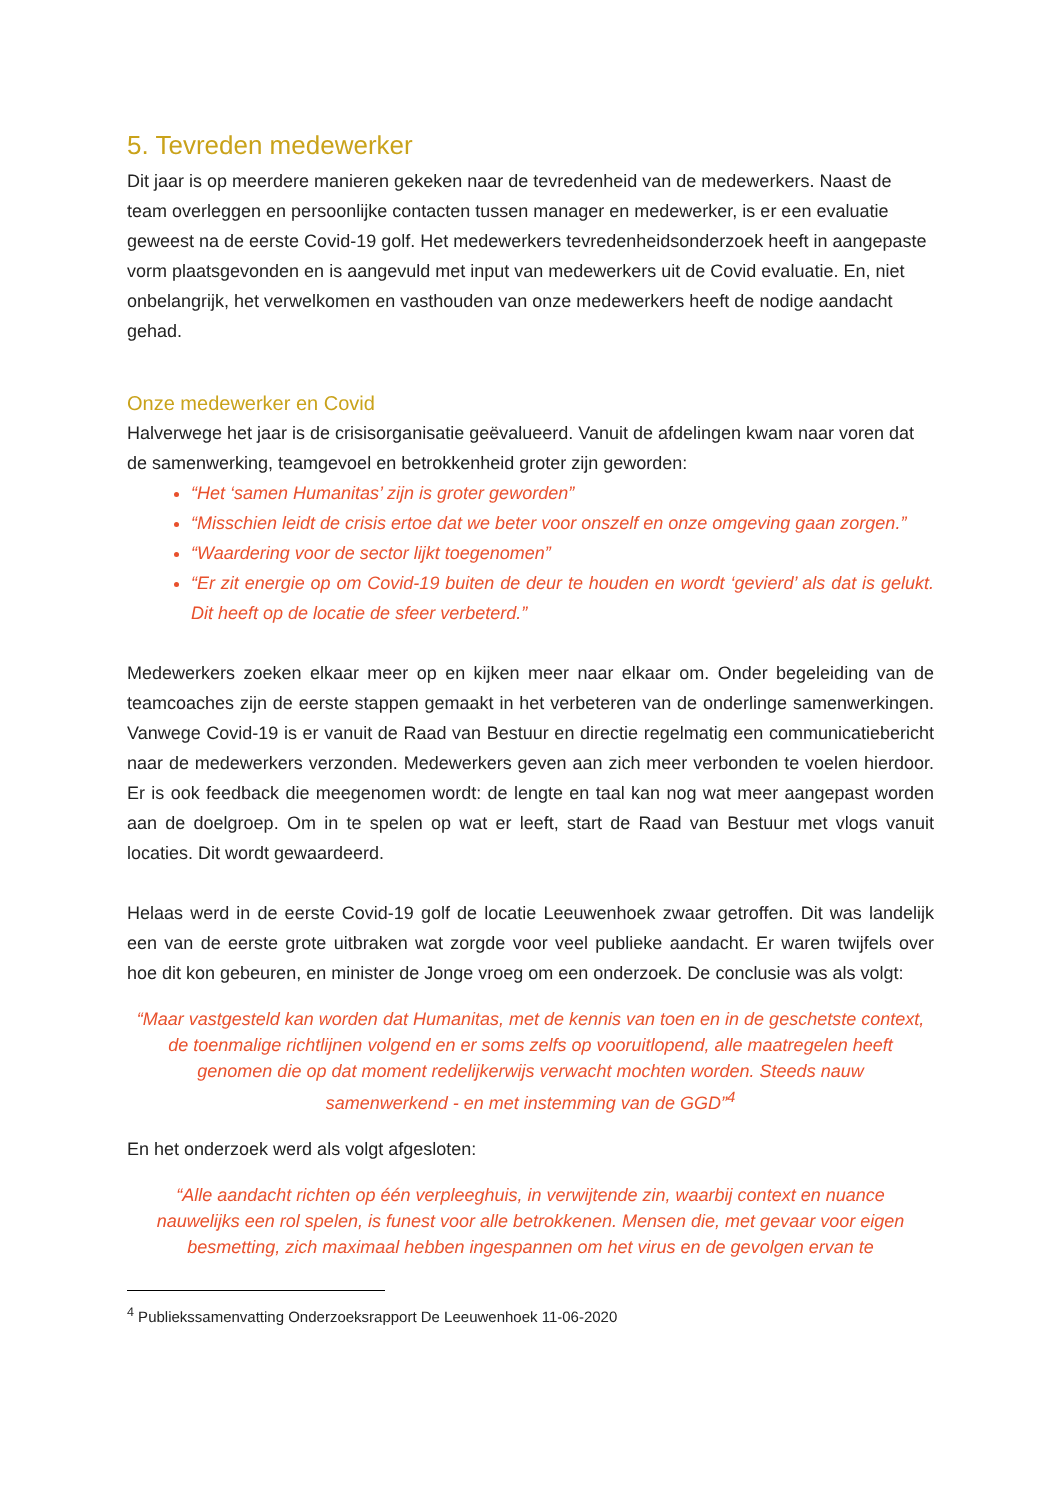5. Tevreden medewerker
Dit jaar is op meerdere manieren gekeken naar de tevredenheid van de medewerkers. Naast de team overleggen en persoonlijke contacten tussen manager en medewerker, is er een evaluatie geweest na de eerste Covid-19 golf. Het medewerkers tevredenheidsonderzoek heeft in aangepaste vorm plaatsgevonden en is aangevuld met input van medewerkers uit de Covid evaluatie. En, niet onbelangrijk, het verwelkomen en vasthouden van onze medewerkers heeft de nodige aandacht gehad.
Onze medewerker en Covid
Halverwege het jaar is de crisisorganisatie geëvalueerd. Vanuit de afdelingen kwam naar voren dat de samenwerking, teamgevoel en betrokkenheid groter zijn geworden:
“Het ‘samen Humanitas’ zijn is groter geworden”
“Misschien leidt de crisis ertoe dat we beter voor onszelf en onze omgeving gaan zorgen.”
“Waardering voor de sector lijkt toegenomen”
“Er zit energie op om Covid-19 buiten de deur te houden en wordt ‘gevierd’ als dat is gelukt. Dit heeft op de locatie de sfeer verbeterd.”
Medewerkers zoeken elkaar meer op en kijken meer naar elkaar om. Onder begeleiding van de teamcoaches zijn de eerste stappen gemaakt in het verbeteren van de onderlinge samenwerkingen. Vanwege Covid-19 is er vanuit de Raad van Bestuur en directie regelmatig een communicatiebericht naar de medewerkers verzonden. Medewerkers geven aan zich meer verbonden te voelen hierdoor. Er is ook feedback die meegenomen wordt: de lengte en taal kan nog wat meer aangepast worden aan de doelgroep. Om in te spelen op wat er leeft, start de Raad van Bestuur met vlogs vanuit locaties. Dit wordt gewaardeerd.
Helaas werd in de eerste Covid-19 golf de locatie Leeuwenhoek zwaar getroffen. Dit was landelijk een van de eerste grote uitbraken wat zorgde voor veel publieke aandacht. Er waren twijfels over hoe dit kon gebeuren, en minister de Jonge vroeg om een onderzoek. De conclusie was als volgt:
“Maar vastgesteld kan worden dat Humanitas, met de kennis van toen en in de geschetste context, de toenmalige richtlijnen volgend en er soms zelfs op vooruitlopend, alle maatregelen heeft genomen die op dat moment redelijkerwijs verwacht mochten worden. Steeds nauw samenwerkend - en met instemming van de GGD”<sup>4</sup>
En het onderzoek werd als volgt afgesloten:
“Alle aandacht richten op één verpleeghuis, in verwijtende zin, waarbij context en nuance nauwelijks een rol spelen, is funest voor alle betrokkenen. Mensen die, met gevaar voor eigen besmetting, zich maximaal hebben ingespannen om het virus en de gevolgen ervan te
<sup>4</sup> Publiekssamenvatting Onderzoeksrapport De Leeuwenhoek 11-06-2020